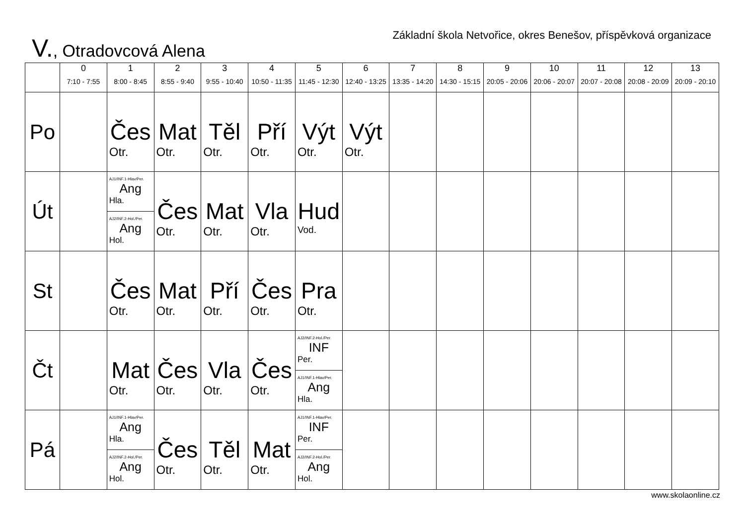V., Otradovcová Alena
Základní škola Netvořice, okres Benešov, příspěvková organizace
| | 0 7:10 - 7:55 | 1 8:00 - 8:45 | 2 8:55 - 9:40 | 3 9:55 - 10:40 | 4 10:50 - 11:35 | 5 11:45 - 12:30 | 6 12:40 - 13:25 | 7 13:35 - 14:20 | 8 14:30 - 15:15 | 9 20:05 - 20:06 | 10 20:06 - 20:07 | 11 20:07 - 20:08 | 12 20:08 - 20:09 | 13 20:09 - 20:10 |
| --- | --- | --- | --- | --- | --- | --- | --- | --- | --- | --- | --- | --- | --- | --- |
| Po | | Čes Otr. | Mat Otr. | Těl Otr. | Pří Otr. | Výt Otr. | Výt Otr. | | | | | | | |
| Út | | AJ1/INF.1-Hlav/Per. Ang Hla. AJ2/INF.2-Hol./Per. Ang Hol. | Čes Otr. | Mat Otr. | Vla Otr. | Hud Vod. | | | | | | | | |
| St | | Čes Otr. | Mat Otr. | Pří Otr. | Čes Otr. | Pra Otr. | | | | | | | | |
| Čt | | Mat Otr. | Čes Otr. | Vla Otr. | Čes Otr. | AJ2/INF.2-Hol./Per. INF Per. AJ1/INF.1-Hlav/Per. Ang Hla. | | | | | | | | |
| Pá | | AJ1/INF.1-Hlav/Per. Ang Hla. AJ2/INF.2-Hol./Per. Ang Hol. | Čes Otr. | Těl Otr. | Mat Otr. | AJ1/INF.1-Hlav/Per. INF Per. AJ2/INF.2-Hol./Per. Ang Hol. | | | | | | | | |
www.skolaonline.cz